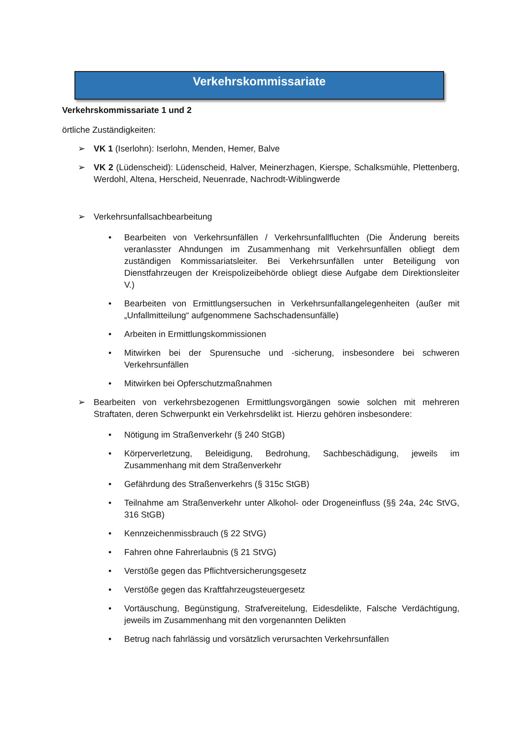Verkehrskommissariate
Verkehrskommissariate 1 und 2
örtliche Zuständigkeiten:
➢ VK 1 (Iserlohn): Iserlohn, Menden, Hemer, Balve
➢ VK 2 (Lüdenscheid): Lüdenscheid, Halver, Meinerzhagen, Kierspe, Schalksmühle, Plettenberg, Werdohl, Altena, Herscheid, Neuenrade, Nachrodt-Wiblingwerde
➢ Verkehrsunfallsachbearbeitung
• Bearbeiten von Verkehrsunfällen / Verkehrsunfallfluchten (Die Änderung bereits veranlasster Ahndungen im Zusammenhang mit Verkehrsunfällen obliegt dem zuständigen Kommissariatsleiter. Bei Verkehrsunfällen unter Beteiligung von Dienstfahrzeugen der Kreispolizeibehörde obliegt diese Aufgabe dem Direktionsleiter V.)
• Bearbeiten von Ermittlungsersuchen in Verkehrsunfallangelegenheiten (außer mit „Unfallmitteilung“ aufgenommene Sachschadensunfälle)
• Arbeiten in Ermittlungskommissionen
• Mitwirken bei der Spurensuche und -sicherung, insbesondere bei schweren Verkehrsunfällen
• Mitwirken bei Opferschutzmaßnahmen
➢ Bearbeiten von verkehrsbezogenen Ermittlungsvorgängen sowie solchen mit mehreren Straftaten, deren Schwerpunkt ein Verkehrsdelikt ist. Hierzu gehören insbesondere:
• Nötigung im Straßenverkehr (§ 240 StGB)
• Körperverletzung, Beleidigung, Bedrohung, Sachbeschädigung, jeweils im Zusammenhang mit dem Straßenverkehr
• Gefährdung des Straßenverkehrs (§ 315c StGB)
• Teilnahme am Straßenverkehr unter Alkohol- oder Drogeneinfluss (§§ 24a, 24c StVG, 316 StGB)
• Kennzeichenmissbrauch (§ 22 StVG)
• Fahren ohne Fahrerlaubnis (§ 21 StVG)
• Verstöße gegen das Pflichtversicherungsgesetz
• Verstöße gegen das Kraftfahrzeugsteuergesetz
• Vortäuschung, Begünstigung, Strafvereitelung, Eidesdelikte, Falsche Verdächtigung, jeweils im Zusammenhang mit den vorgenannten Delikten
• Betrug nach fahrlässig und vorsätzlich verursachten Verkehrsunfällen